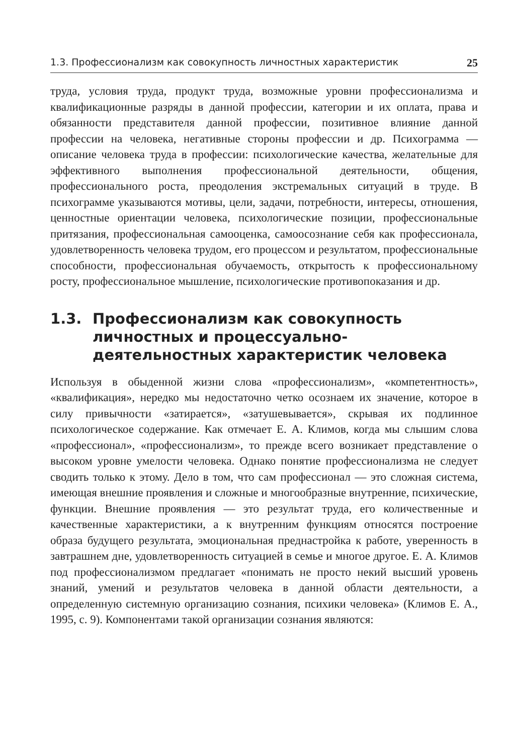1.3. Профессионализм как совокупность личностных характеристик 25
труда, условия труда, продукт труда, возможные уровни профессионализма и квалификационные разряды в данной профессии, категории и их оплата, права и обязанности представителя данной профессии, позитивное влияние данной профессии на человека, негативные стороны профессии и др. Психограмма — описание человека труда в профессии: психологические качества, желательные для эффективного выполнения профессиональной деятельности, общения, профессионального роста, преодоления экстремальных ситуаций в труде. В психограмме указываются мотивы, цели, задачи, потребности, интересы, отношения, ценностные ориентации человека, психологические позиции, профессиональные притязания, профессиональная самооценка, самоосознание себя как профессионала, удовлетворенность человека трудом, его процессом и результатом, профессиональные способности, профессиональная обучаемость, открытость к профессиональному росту, профессиональное мышление, психологические противопоказания и др.
1.3. Профессионализм как совокупность личностных и процессуально-деятельностных характеристик человека
Используя в обыденной жизни слова «профессионализм», «компетентность», «квалификация», нередко мы недостаточно четко осознаем их значение, которое в силу привычности «затирается», «затушевывается», скрывая их подлинное психологическое содержание. Как отмечает Е. А. Климов, когда мы слышим слова «профессионал», «профессионализм», то прежде всего возникает представление о высоком уровне умелости человека. Однако понятие профессионализма не следует сводить только к этому. Дело в том, что сам профессионал — это сложная система, имеющая внешние проявления и сложные и многообразные внутренние, психические, функции. Внешние проявления — это результат труда, его количественные и качественные характеристики, а к внутренним функциям относятся построение образа будущего результата, эмоциональная преднастройка к работе, уверенность в завтрашнем дне, удовлетворенность ситуацией в семье и многое другое. Е. А. Климов под профессионализмом предлагает «понимать не просто некий высший уровень знаний, умений и результатов человека в данной области деятельности, а определенную системную организацию сознания, психики человека» (Климов Е. А., 1995, с. 9). Компонентами такой организации сознания являются: